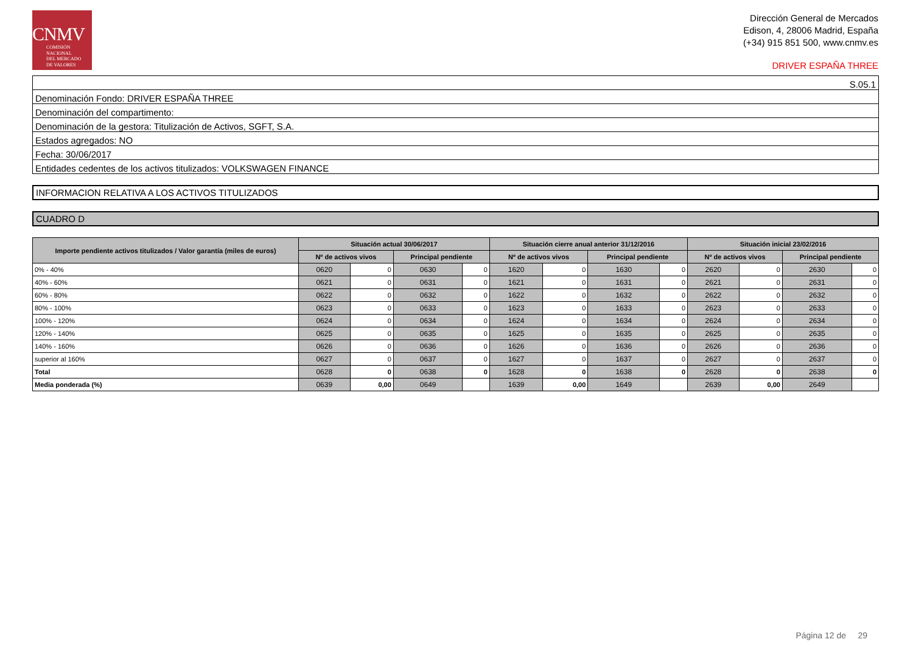CNMV
COMISIÓN
NACIONAL
DEL MERCADO
DE VALORES
Dirección General de Mercados
Edison, 4, 28006 Madrid, España
(+34) 915 851 500, www.cnmv.es
DRIVER ESPAÑA THREE
| S.05.1 |
| Denominación Fondo: DRIVER ESPAÑA THREE |
| Denominación del compartimento: |
| Denominación de la gestora: Titulización de Activos, SGFT, S.A. |
| Estados agregados: NO |
| Fecha: 30/06/2017 |
| Entidades cedentes de los activos titulizados: VOLKSWAGEN FINANCE |
INFORMACION RELATIVA A LOS ACTIVOS TITULIZADOS
CUADRO D
| Importe pendiente activos titulizados / Valor garantía (miles de euros) | Situación actual 30/06/2017 | | | | Situación cierre anual anterior 31/12/2016 | | | | Situación inicial 23/02/2016 | | | |
| --- | --- | --- | --- | --- | --- | --- | --- | --- | --- | --- | --- | --- |
| | Nº de activos vivos | | Principal pendiente | | Nº de activos vivos | | Principal pendiente | | Nº de activos vivos | | Principal pendiente | |
| 0% - 40% | 0620 | 0 | 0630 | 0 | 1620 | 0 | 1630 | 0 | 2620 | 0 | 2630 | 0 |
| 40% - 60% | 0621 | 0 | 0631 | 0 | 1621 | 0 | 1631 | 0 | 2621 | 0 | 2631 | 0 |
| 60% - 80% | 0622 | 0 | 0632 | 0 | 1622 | 0 | 1632 | 0 | 2622 | 0 | 2632 | 0 |
| 80% - 100% | 0623 | 0 | 0633 | 0 | 1623 | 0 | 1633 | 0 | 2623 | 0 | 2633 | 0 |
| 100% - 120% | 0624 | 0 | 0634 | 0 | 1624 | 0 | 1634 | 0 | 2624 | 0 | 2634 | 0 |
| 120% - 140% | 0625 | 0 | 0635 | 0 | 1625 | 0 | 1635 | 0 | 2625 | 0 | 2635 | 0 |
| 140% - 160% | 0626 | 0 | 0636 | 0 | 1626 | 0 | 1636 | 0 | 2626 | 0 | 2636 | 0 |
| superior al 160% | 0627 | 0 | 0637 | 0 | 1627 | 0 | 1637 | 0 | 2627 | 0 | 2637 | 0 |
| Total | 0628 | 0 | 0638 | 0 | 1628 | 0 | 1638 | 0 | 2628 | 0 | 2638 | 0 |
| Media ponderada (%) | 0639 | 0,00 | 0649 | | 1639 | 0,00 | 1649 | | 2639 | 0,00 | 2649 | |
Página 12 de 29